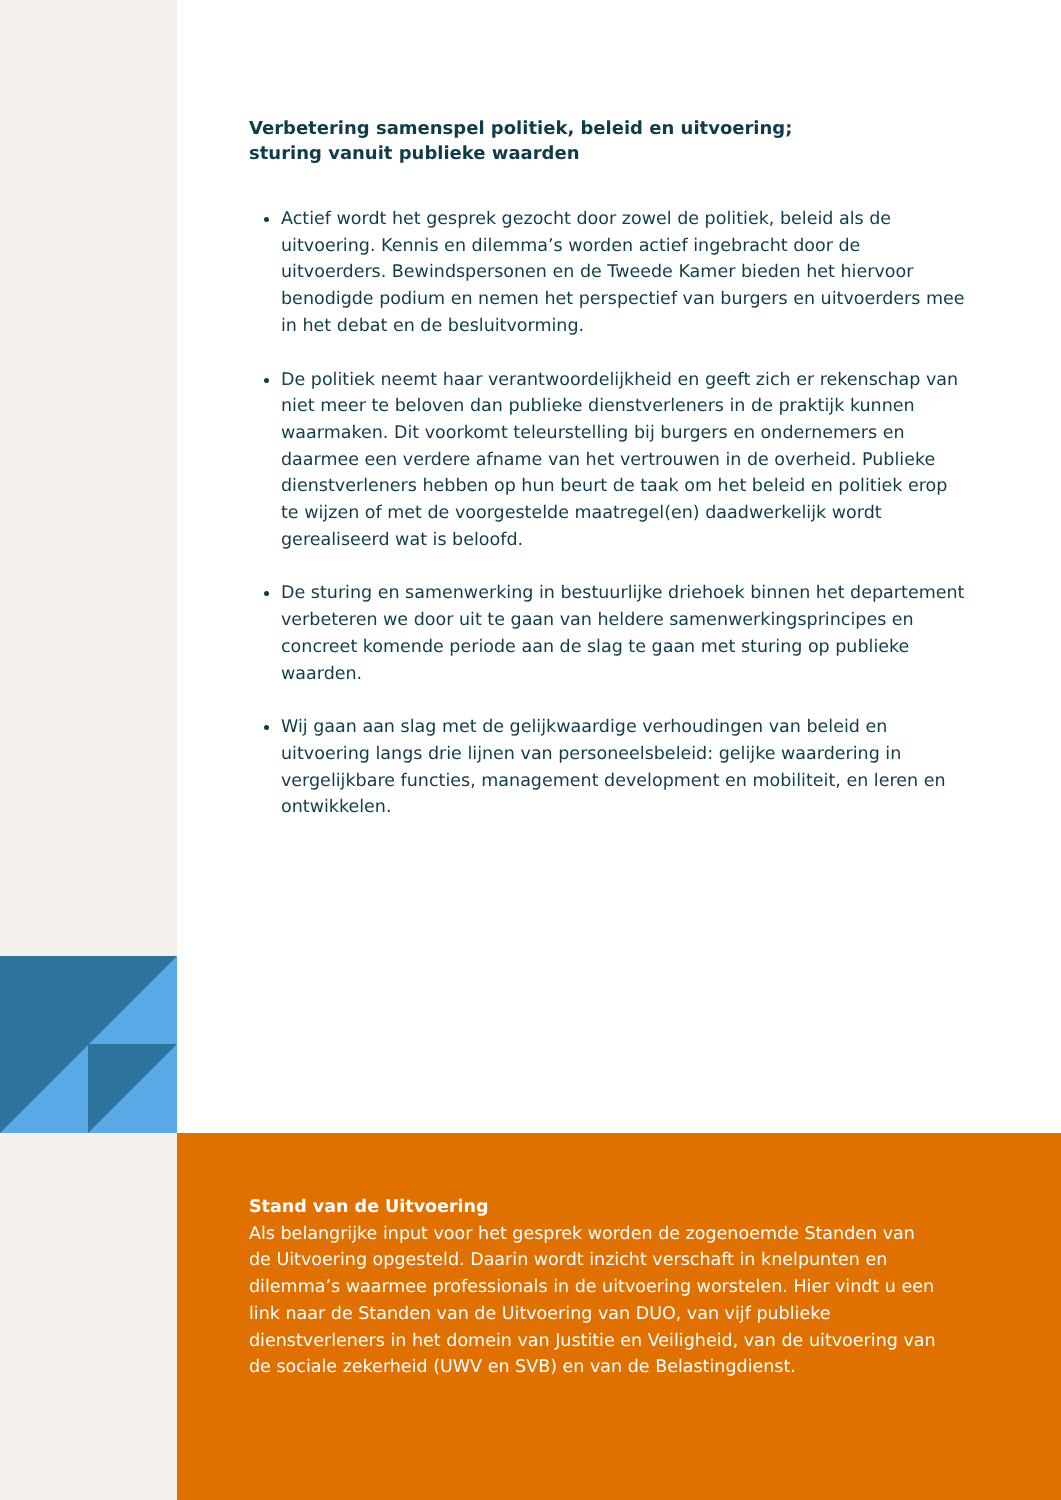Verbetering samenspel politiek, beleid en uitvoering;
sturing vanuit publieke waarden
Actief wordt het gesprek gezocht door zowel de politiek, beleid als de uitvoering. Kennis en dilemma’s worden actief ingebracht door de uitvoerders. Bewindspersonen en de Tweede Kamer bieden het hiervoor benodigde podium en nemen het perspectief van burgers en uitvoerders mee in het debat en de besluitvorming.
De politiek neemt haar verantwoordelijkheid en geeft zich er rekenschap van niet meer te beloven dan publieke dienstverleners in de praktijk kunnen waarmaken. Dit voorkomt teleurstelling bij burgers en ondernemers en daarmee een verdere afname van het vertrouwen in de overheid. Publieke dienstverleners hebben op hun beurt de taak om het beleid en politiek erop te wijzen of met de voorgestelde maatregel(en) daadwerkelijk wordt gerealiseerd wat is beloofd.
De sturing en samenwerking in bestuurlijke driehoek binnen het departement verbeteren we door uit te gaan van heldere samenwerkingsprincipes en concreet komende periode aan de slag te gaan met sturing op publieke waarden.
Wij gaan aan slag met de gelijkwaardige verhoudingen van beleid en uitvoering langs drie lijnen van personeelsbeleid: gelijke waardering in vergelijkbare functies, management development en mobiliteit, en leren en ontwikkelen.
Stand van de Uitvoering
Als belangrijke input voor het gesprek worden de zogenoemde Standen van de Uitvoering opgesteld. Daarin wordt inzicht verschaft in knelpunten en dilemma’s waarmee professionals in de uitvoering worstelen. Hier vindt u een link naar de Standen van de Uitvoering van DUO, van vijf publieke dienstverleners in het domein van Justitie en Veiligheid, van de uitvoering van de sociale zekerheid (UWV en SVB) en van de Belastingdienst.